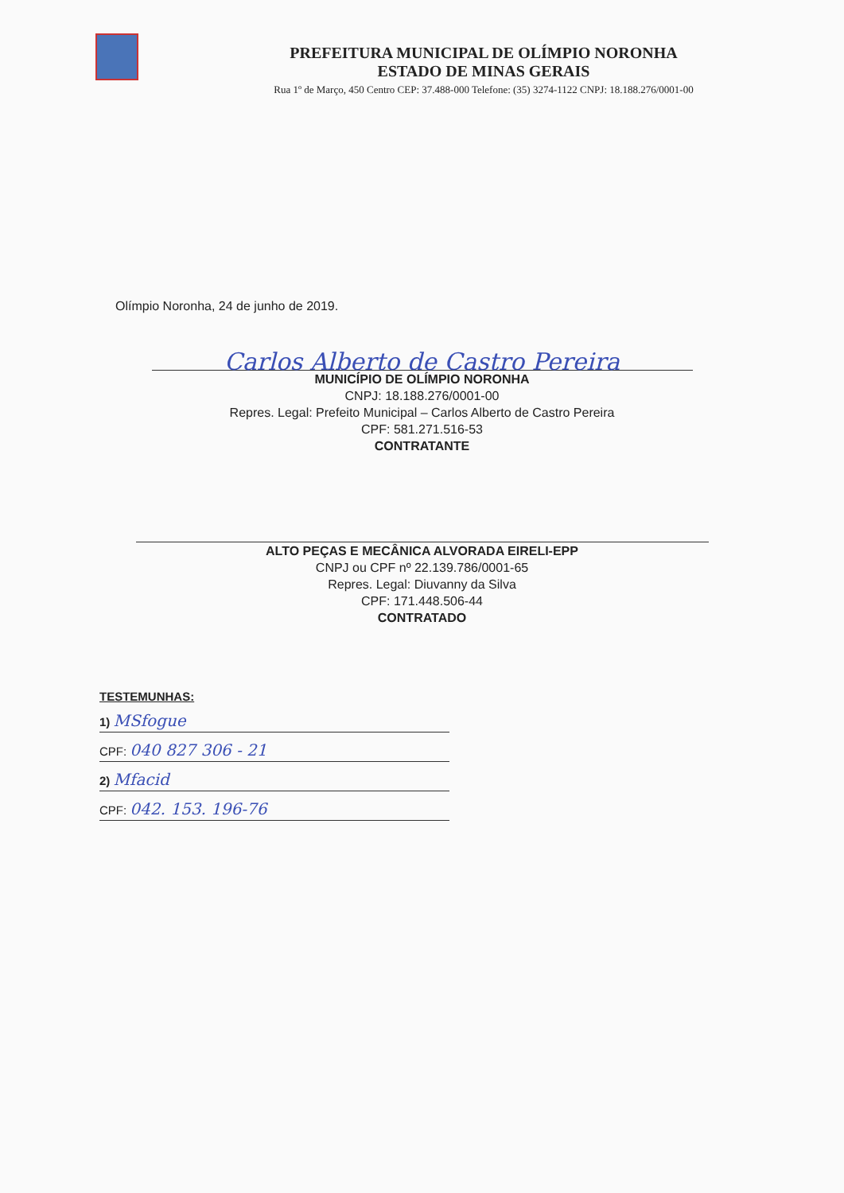PREFEITURA MUNICIPAL DE OLÍMPIO NORONHA
ESTADO DE MINAS GERAIS
Rua 1º de Março, 450 Centro CEP: 37.488-000 Telefone: (35) 3274-1122 CNPJ: 18.188.276/0001-00
Olímpio Noronha, 24 de junho de 2019.
Carlos Alberto de Castro Pereira
MUNICÍPIO DE OLÍMPIO NORONHA
CNPJ: 18.188.276/0001-00
Repres. Legal: Prefeito Municipal – Carlos Alberto de Castro Pereira
CPF: 581.271.516-53
CONTRATANTE
ALTO PEÇAS E MECÂNICA ALVORADA EIRELI-EPP
CNPJ ou CPF nº 22.139.786/0001-65
Repres. Legal: Diuvanny da Silva
CPF: 171.448.506-44
CONTRATADO
TESTEMUNHAS:
1) MSfogue
CPF: 040 827 306 - 21
2) Mfacid
CPF: 042. 153. 196-76